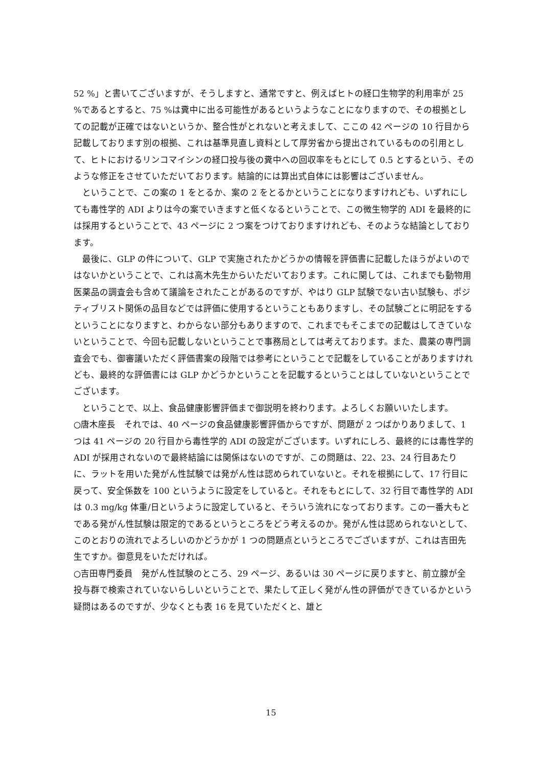52 %」と書いてございますが、そうしますと、通常ですと、例えばヒトの経口生物学的利用率が 25 %であるとすると、75 %は糞中に出る可能性があるというようなことになりますので、その根拠としての記載が正確ではないというか、整合性がとれないと考えまして、ここの 42 ページの 10 行目から記載しております別の根拠、これは基準見直し資料として厚労省から提出されているものの引用として、ヒトにおけるリンコマイシンの経口投与後の糞中への回収率をもとにして 0.5 とするという、そのような修正をさせていただいております。結論的には算出式自体には影響はございません。
　ということで、この案の 1 をとるか、案の 2 をとるかということになりますけれども、いずれにしても毒性学的 ADI よりは今の案でいきますと低くなるということで、この微生物学的 ADI を最終的には採用するということで、43 ページに 2 つ案をつけておりますけれども、そのような結論としております。
　最後に、GLP の件について、GLP で実施されたかどうかの情報を評価書に記載したほうがよいのではないかということで、これは高木先生からいただいております。これに関しては、これまでも動物用医薬品の調査会も含めて議論をされたことがあるのですが、やはり GLP 試験でない古い試験も、ポジティブリスト関係の品目などでは評価に使用するということもありますし、その試験ごとに明記をするということになりますと、わからない部分もありますので、これまでもそこまでの記載はしてきていないということで、今回も記載しないということで事務局としては考えております。また、農薬の専門調査会でも、御審議いただく評価書案の段階では参考にということで記載をしていることがありますけれども、最終的な評価書には GLP かどうかということを記載するということはしていないということでございます。
　ということで、以上、食品健康影響評価まで御説明を終わります。よろしくお願いいたします。
○唐木座長　それでは、40 ページの食品健康影響評価からですが、問題が 2 つばかりありまして、1 つは 41 ページの 20 行目から毒性学的 ADI の設定がございます。いずれにしろ、最終的には毒性学的 ADI が採用されないので最終結論には関係はないのですが、この問題は、22、23、24 行目あたりに、ラットを用いた発がん性試験では発がん性は認められていないと。それを根拠にして、17 行目に戻って、安全係数を 100 というように設定をしていると。それをもとにして、32 行目で毒性学的 ADI は 0.3 mg/kg 体重/日というように設定していると、そういう流れになっております。この一番大もとである発がん性試験は限定的であるというところをどう考えるのか。発がん性は認められないとして、このとおりの流れでよろしいのかどうかが 1 つの問題点というところでございますが、これは吉田先生ですか。御意見をいただければ。
○吉田専門委員　発がん性試験のところ、29 ページ、あるいは 30 ページに戻りますと、前立腺が全投与群で検索されていないらしいということで、果たして正しく発がん性の評価ができているかという疑問はあるのですが、少なくとも表 16 を見ていただくと、雄と
15